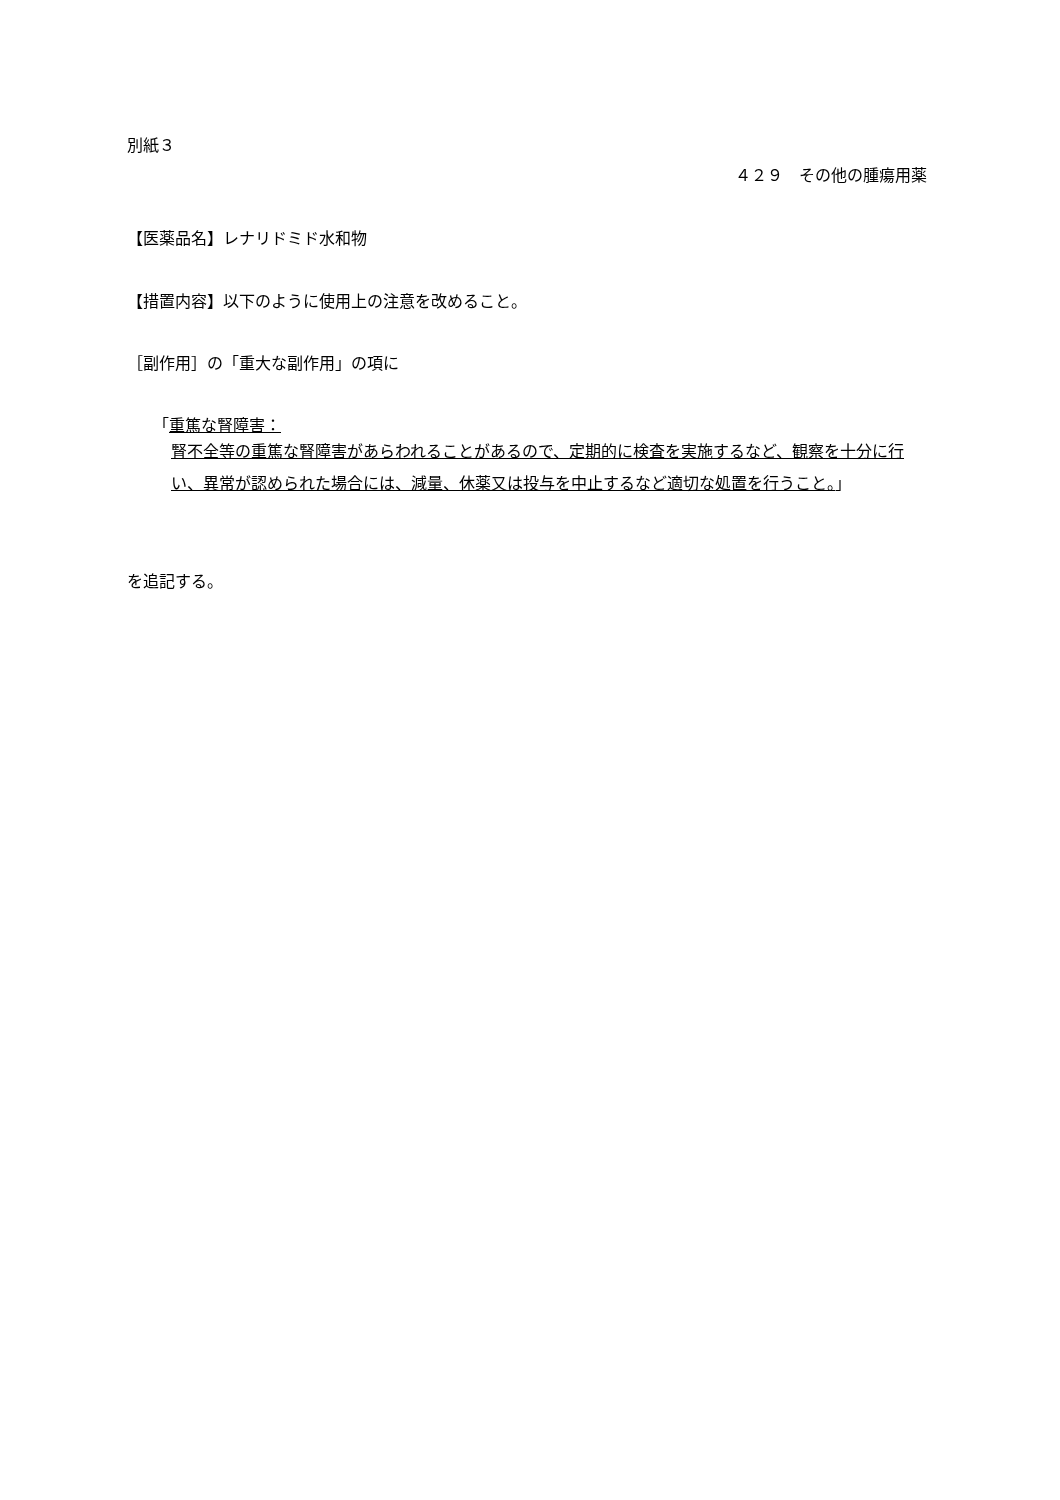別紙３
４２９　その他の腫瘍用薬
【医薬品名】レナリドミド水和物
【措置内容】以下のように使用上の注意を改めること。
［副作用］の「重大な副作用」の項に
「重篤な腎障害：
腎不全等の重篤な腎障害があらわれることがあるので、定期的に検査を実施するなど、観察を十分に行い、異常が認められた場合には、減量、休薬又は投与を中止するなど適切な処置を行うこと。」
を追記する。